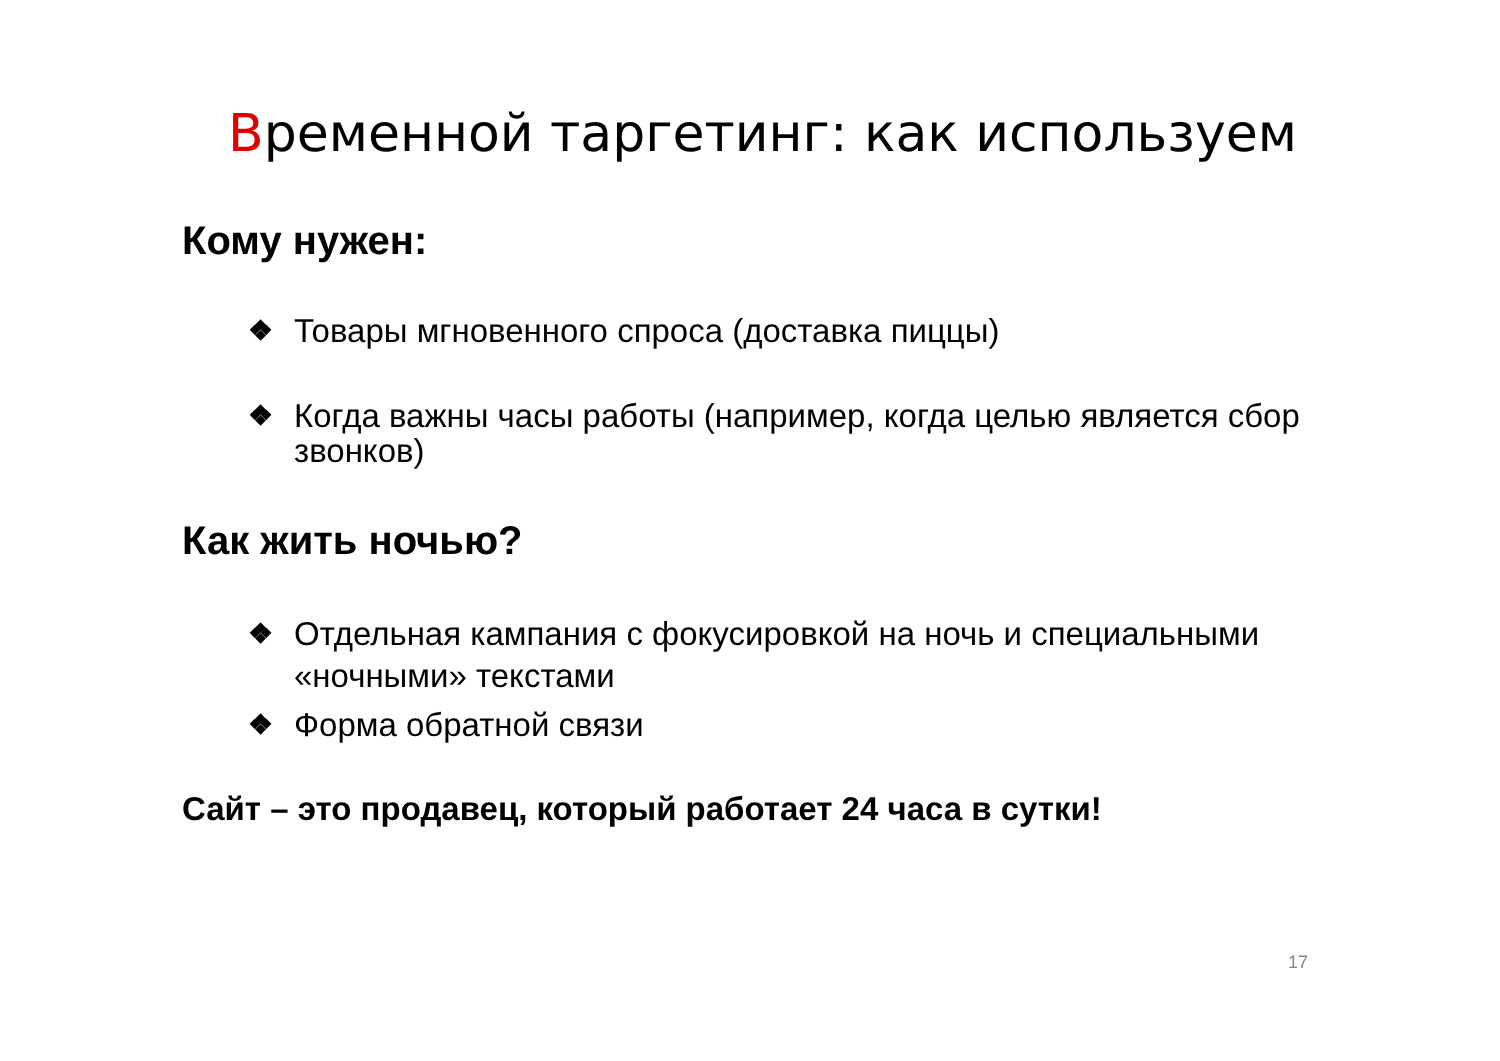Временной таргетинг: как используем
Кому нужен:
❖ Товары мгновенного спроса (доставка пиццы)
❖ Когда важны часы работы (например, когда целью является сбор звонков)
Как жить ночью?
❖ Отдельная кампания с фокусировкой на ночь и специальными «ночными» текстами
❖ Форма обратной связи
Сайт – это продавец, который работает 24 часа в сутки!
17